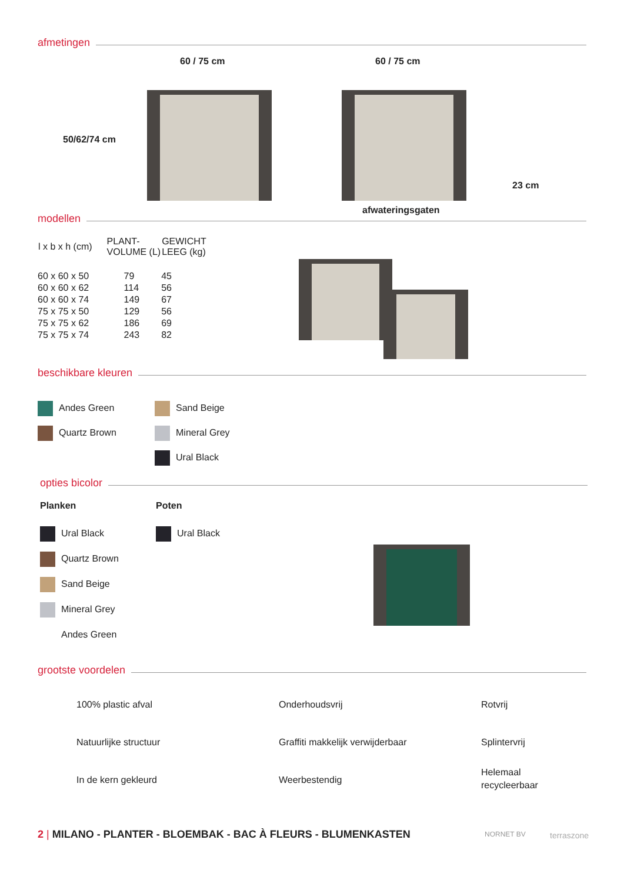afmetingen
60 / 75 cm 60 / 75 cm
50/62/74 cm
23 cm
afwateringsgaten
modellen
| l x b x h (cm) | PLANT- VOLUME (L) | GEWICHT LEEG (kg) |
| --- | --- | --- |
| 60 x 60 x 50 | 79 | 45 |
| 60 x 60 x 62 | 114 | 56 |
| 60 x 60 x 74 | 149 | 67 |
| 75 x 75 x 50 | 129 | 56 |
| 75 x 75 x 62 | 186 | 69 |
| 75 x 75 x 74 | 243 | 82 |
beschikbare kleuren
Andes Green
Quartz Brown
Sand Beige
Mineral Grey
Ural Black
opties bicolor
Planken Poten
Ural Black
Quartz Brown
Sand Beige
Mineral Grey
Andes Green
Ural Black
grootste voordelen
100% plastic afval
Natuurlijke structuur
In de kern gekleurd
Onderhoudsvrij
Graffiti makkelijk verwijderbaar
Weerbestendig
Rotvrij
Splintervrij
Helemaal
recycleerbaar
2 | MILANO - PLANTER - BLOEMBAK - BAC À FLEURS - BLUMENKASTEN
NORNET BV terraszone